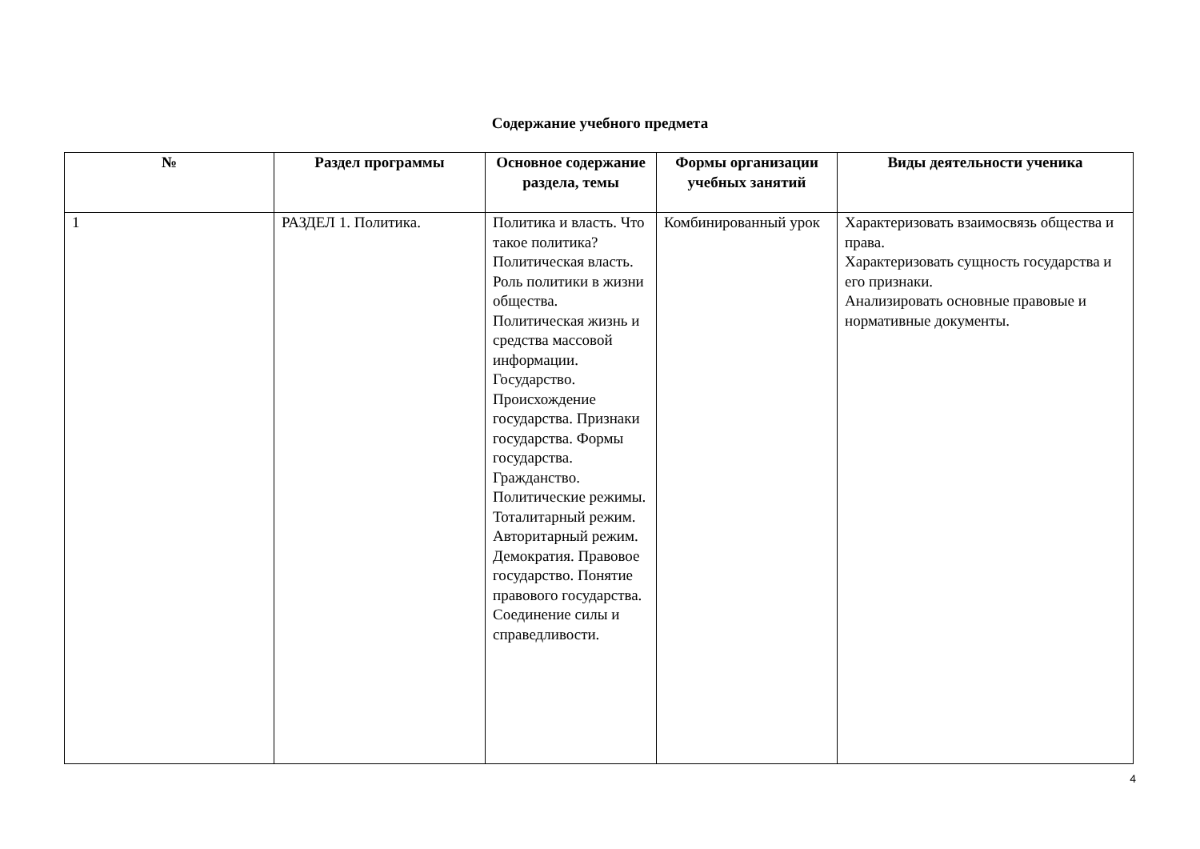Содержание учебного предмета
| № | Раздел программы | Основное содержание раздела, темы | Формы организации учебных занятий | Виды деятельности ученика |
| --- | --- | --- | --- | --- |
| 1 | РАЗДЕЛ 1. Политика. | Политика и власть. Что такое политика? Политическая власть. Роль политики в жизни общества. Политическая жизнь и средства массовой информации. Государство. Происхождение государства. Признаки государства. Формы государства. Гражданство. Политические режимы. Тоталитарный режим. Авторитарный режим. Демократия. Правовое государство. Понятие правового государства. Соединение силы и справедливости. | Комбинированный урок | Характеризовать взаимосвязь общества и права. Характеризовать сущность государства и его признаки. Анализировать основные правовые и нормативные документы. |
4